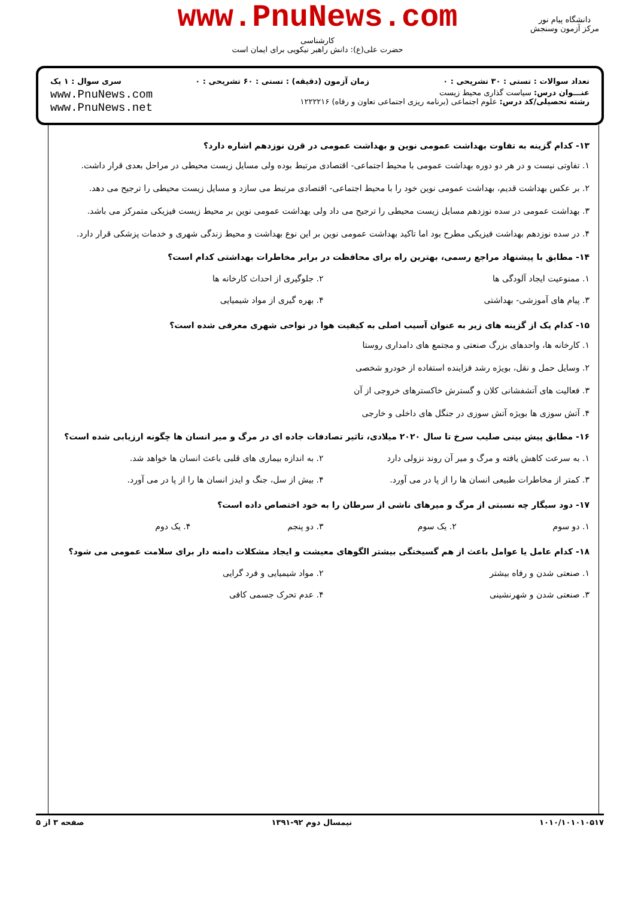www.PnuNews.com
کارشناسی
حضرت علی(ع): دانش راهبر نیکویی برای ایمان است
دانشگاه پیام نور
مرکز آزمون وسنجش
تعداد سوالات : تستی : ۳۰ تشریحی : ۰ زمان آزمون (دقیقه) : تستی : ۶۰ تشریحی : ۰ سری سوال : ۱ یک
عنـــوان درس: سیاست گذاری محیط زیست
رشته تحصیلی/کد درس: علوم اجتماعی (برنامه ریزی اجتماعی تعاون و رفاه) ۱۲۲۲۲۱۶
www.PnuNews.com
www.PnuNews.net
۱۳- کدام گزینه به تفاوت بهداشت عمومی نوین و بهداشت عمومی در قرن نوزدهم اشاره دارد؟
۱. تفاوتی نیست و در هر دو دوره بهداشت عمومی با محیط اجتماعی- اقتصادی مرتبط بوده ولی مسایل زیست محیطی در مراحل بعدی قرار داشت.
۲. بر عکس بهداشت قدیم، بهداشت عمومی نوین خود را با محیط اجتماعی- اقتصادی مرتبط می سازد و مسایل زیست محیطی را ترجیح می دهد.
۳. بهداشت عمومی در سده نوزدهم مسایل زیست محیطی را ترجیح می داد ولی بهداشت عمومی نوین بر محیط زیست فیزیکی متمرکز می باشد.
۴. در سده نوزدهم بهداشت فیزیکی مطرح بود اما تاکید بهداشت عمومی نوین بر این نوع بهداشت و محیط زندگی شهری و خدمات پزشکی قرار دارد.
۱۴- مطابق با پیشنهاد مراجع رسمی، بهترین راه برای محافظت در برابر مخاطرات بهداشتی کدام است؟
۱. ممنوعیت ایجاد آلودگی ها
۲. جلوگیری از احداث کارخانه ها
۳. پیام های آموزشی- بهداشتی
۴. بهره گیری از مواد شیمیایی
۱۵- کدام یک از گزینه های زیر به عنوان آسیب اصلی به کیفیت هوا در نواحی شهری معرفی شده است؟
۱. کارخانه ها، واحدهای بزرگ صنعتی و مجتمع های دامداری روستا
۲. وسایل حمل و نقل، بویژه رشد فزاینده استفاده از خودرو شخصی
۳. فعالیت های آتشفشانی کلان و گسترش خاکسترهای خروجی از آن
۴. آتش سوزی ها بویژه آتش سوزی در جنگل های داخلی و خارجی
۱۶- مطابق پیش بینی صلیب سرخ تا سال ۲۰۲۰ میلادی، تاثیر تصادفات جاده ای در مرگ و میر انسان ها چگونه ارزیابی شده است؟
۱. به سرعت کاهش یافته و مرگ و میر آن روند نزولی دارد
۲. به اندازه بیماری های قلبی باعث انسان ها خواهد شد.
۳. کمتر از مخاطرات طبیعی انسان ها را از پا در می آورد.
۴. بیش از سل، جنگ و ایدز انسان ها را از پا در می آورد.
۱۷- دود سیگار چه نسبتی از مرگ و میرهای ناشی از سرطان را به خود اختصاص داده است؟
۱. دو سوم
۲. یک سوم
۳. دو پنجم
۴. یک دوم
۱۸- کدام عامل یا عوامل باعث از هم گسیختگی بیشتر الگوهای معیشت و ایجاد مشکلات دامنه دار برای سلامت عمومی می شود؟
۱. صنعتی شدن و رفاه بیشتر
۲. مواد شیمیایی و فرد گرایی
۳. صنعتی شدن و شهرنشینی
۴. عدم تحرک جسمی کافی
۱۰۱۰/۱۰۱۰۱۰۵۱۷ نیمسال دوم ۹۲-۱۳۹۱ صفحه ۳ از ۵